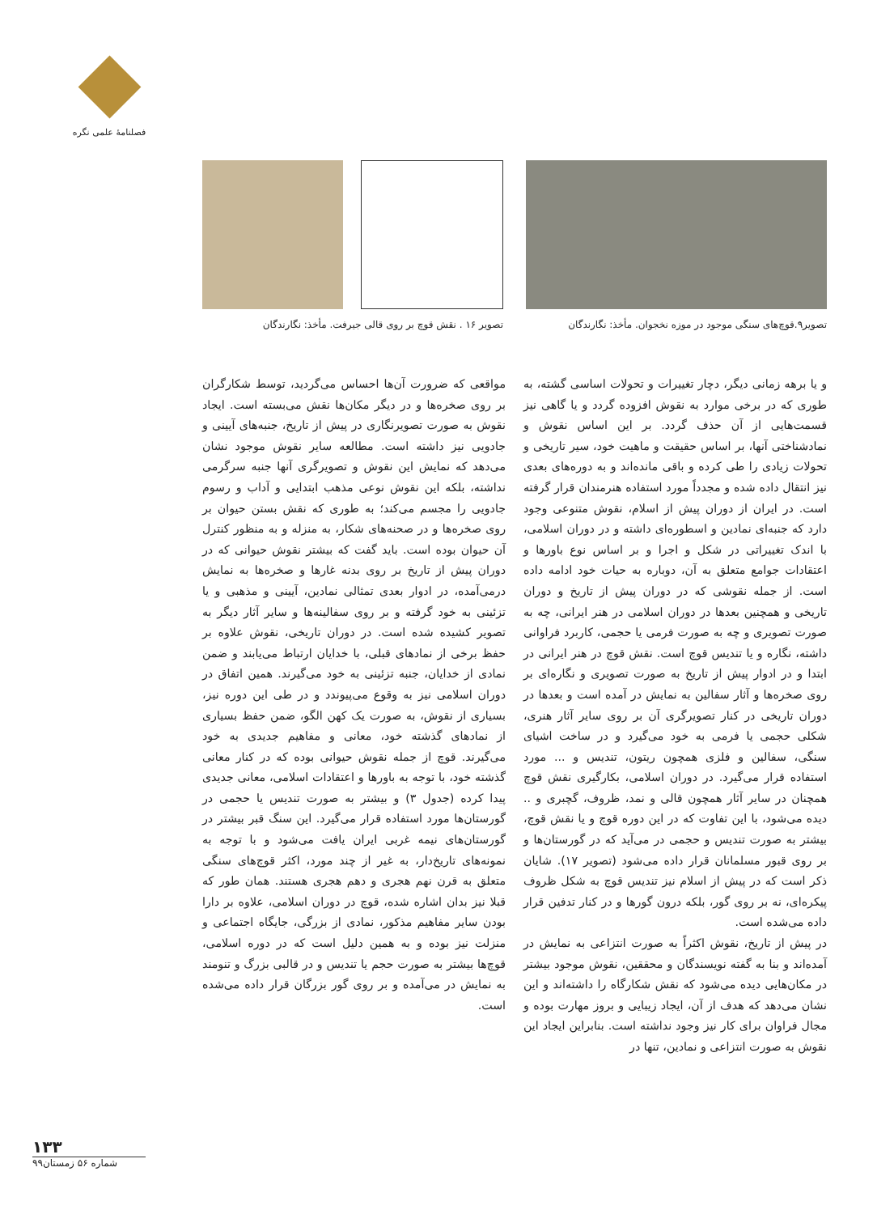فصلنامهٔ علمی نگره
تصویر۹.قوچ‌های سنگی موجود در موزه نخجوان. مأخذ: نگارندگان
تصویر ۱۶ . نقش قوچ بر روی قالی جیرفت. مأخذ: نگارندگان
و یا برهه زمانی دیگر، دچار تغییرات و تحولات اساسی گشته، به طوری که در برخی موارد به نقوش افزوده گردد و یا گاهی نیز قسمت‌هایی از آن حذف گردد. بر این اساس نقوش و نمادشناختی آنها، بر اساس حقیقت و ماهیت خود، سیر تاریخی و تحولات زیادی را طی کرده و باقی مانده‌اند و به دوره‌های بعدی نیز انتقال داده شده و مجدداً مورد استفاده هنرمندان قرار گرفته است. در ایران از دوران پیش از اسلام، نقوش متنوعی وجود دارد که جنبه‌ای نمادین و اسطوره‌ای داشته و در دوران اسلامی، با اندک تغییراتی در شکل و اجرا و بر اساس نوع باورها و اعتقادات جوامع متعلق به آن، دوباره به حیات خود ادامه داده است. از جمله نقوشی که در دوران پیش از تاریخ و دوران تاریخی و همچنین بعدها در دوران اسلامی در هنر ایرانی، چه به صورت تصویری و چه به صورت فرمی یا حجمی، کاربرد فراوانی داشته، نگاره و یا تندیس قوچ است. نقش قوچ در هنر ایرانی در ابتدا و در ادوار پیش از تاریخ به صورت تصویری و نگاره‌ای بر روی صخره‌ها و آثار سفالین به نمایش در آمده است و بعدها در دوران تاریخی در کنار تصویرگری آن بر روی سایر آثار هنری، شکلی حجمی یا فرمی به خود می‌گیرد و در ساخت اشیای سنگی، سفالین و فلزی همچون ریتون، تندیس و ... مورد استفاده قرار می‌گیرد. در دوران اسلامی، بکارگیری نقش قوچ همچنان در سایر آثار همچون قالی و نمد، ظروف، گچبری و .. دیده می‌شود، با این تفاوت که در این دوره قوچ و یا نقش قوچ، بیشتر به صورت تندیس و حجمی در می‌آید که در گورستان‌ها و بر روی قبور مسلمانان قرار داده می‌شود (تصویر ۱۷). شایان ذکر است که در پیش از اسلام نیز تندیس قوچ به شکل ظروف پیکره‌ای، نه بر روی گور، بلکه درون گورها و در کنار تدفین قرار داده می‌شده است.
در پیش از تاریخ، نقوش اکثراً به صورت انتزاعی به نمایش در آمده‌اند و بنا به گفته نویسندگان و محققین، نقوش موجود بیشتر در مکان‌هایی دیده می‌شود که نقش شکارگاه را داشته‌اند و این نشان می‌دهد که هدف از آن، ایجاد زیبایی و بروز مهارت بوده و مجال فراوان برای کار نیز وجود نداشته است. بنابراین ایجاد این نقوش به صورت انتزاعی و نمادین، تنها در
مواقعی که ضرورت آن‌ها احساس می‌گردید، توسط شکارگران بر روی صخره‌ها و در دیگر مکان‌ها نقش می‌بسته است. ایجاد نقوش به صورت تصویرنگاری در پیش از تاریخ، جنبه‌های آیینی و جادویی نیز داشته است. مطالعه سایر نقوش موجود نشان می‌دهد که نمایش این نقوش و تصویرگری آنها جنبه سرگرمی نداشته، بلکه این نقوش نوعی مذهب ابتدایی و آداب و رسوم جادویی را مجسم می‌کند؛ به طوری که نقش بستن حیوان بر روی صخره‌ها و در صحنه‌های شکار، به منزله و به منظور کنترل آن حیوان بوده است. باید گفت که بیشتر نقوش حیوانی که در دوران پیش از تاریخ بر روی بدنه غارها و صخره‌ها به نمایش درمی‌آمده، در ادوار بعدی تمثالی نمادین، آیینی و مذهبی و یا تزئینی به خود گرفته و بر روی سفالینه‌ها و سایر آثار دیگر به تصویر کشیده شده است. در دوران تاریخی، نقوش علاوه بر حفظ برخی از نمادهای قبلی، با خدایان ارتباط می‌یابند و ضمن نمادی از خدایان، جنبه تزئینی به خود می‌گیرند. همین اتفاق در دوران اسلامی نیز به وقوع می‌پیوندد و در طی این دوره نیز، بسیاری از نقوش، به صورت یک کهن الگو، ضمن حفظ بسیاری از نمادهای گذشته خود، معانی و مفاهیم جدیدی به خود می‌گیرند. قوچ از جمله نقوش حیوانی بوده که در کنار معانی گذشته خود، با توجه به باورها و اعتقادات اسلامی، معانی جدیدی پیدا کرده (جدول ۳) و بیشتر به صورت تندیس یا حجمی در گورستان‌ها مورد استفاده قرار می‌گیرد. این سنگ قبر بیشتر در گورستان‌های نیمه غربی ایران یافت می‌شود و با توجه به نمونه‌های تاریخ‌دار، به غیر از چند مورد، اکثر قوچ‌های سنگی متعلق به قرن نهم هجری و دهم هجری هستند. همان طور که قبلا نیز بدان اشاره شده، قوچ در دوران اسلامی، علاوه بر دارا بودن سایر مفاهیم مذکور، نمادی از بزرگی، جایگاه اجتماعی و منزلت نیز بوده و به همین دلیل است که در دوره اسلامی، قوچ‌ها بیشتر به صورت حجم یا تندیس و در قالبی بزرگ و تنومند به نمایش در می‌آمده و بر روی گور بزرگان قرار داده می‌شده است.
۱۳۳
شماره ۵۶ زمستان۹۹